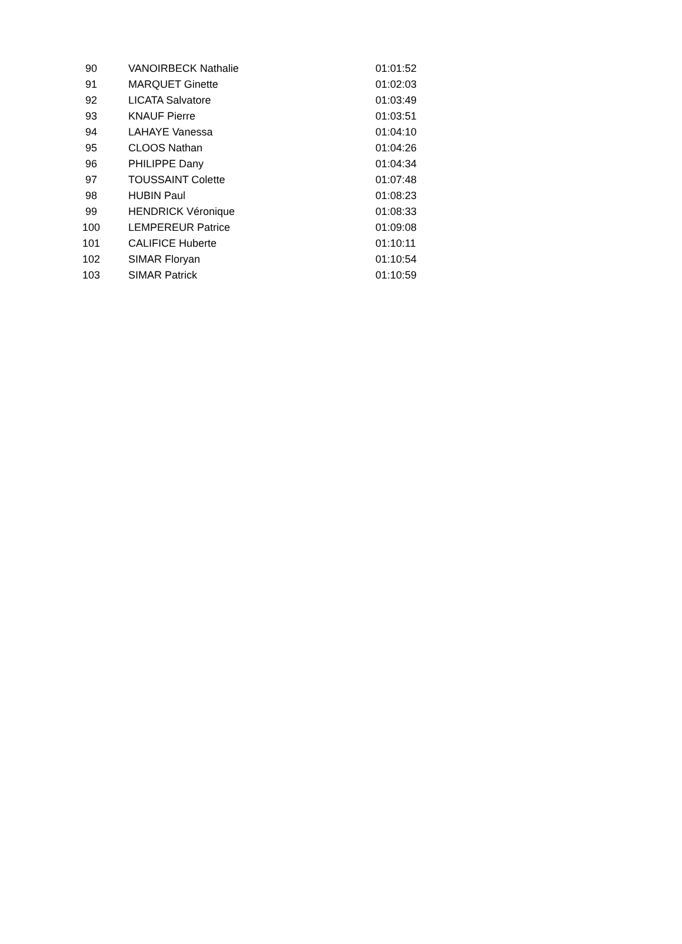| 90 | VANOIRBECK Nathalie | 01:01:52 |
| 91 | MARQUET Ginette | 01:02:03 |
| 92 | LICATA Salvatore | 01:03:49 |
| 93 | KNAUF Pierre | 01:03:51 |
| 94 | LAHAYE Vanessa | 01:04:10 |
| 95 | CLOOS Nathan | 01:04:26 |
| 96 | PHILIPPE Dany | 01:04:34 |
| 97 | TOUSSAINT Colette | 01:07:48 |
| 98 | HUBIN Paul | 01:08:23 |
| 99 | HENDRICK Véronique | 01:08:33 |
| 100 | LEMPEREUR Patrice | 01:09:08 |
| 101 | CALIFICE Huberte | 01:10:11 |
| 102 | SIMAR Floryan | 01:10:54 |
| 103 | SIMAR Patrick | 01:10:59 |